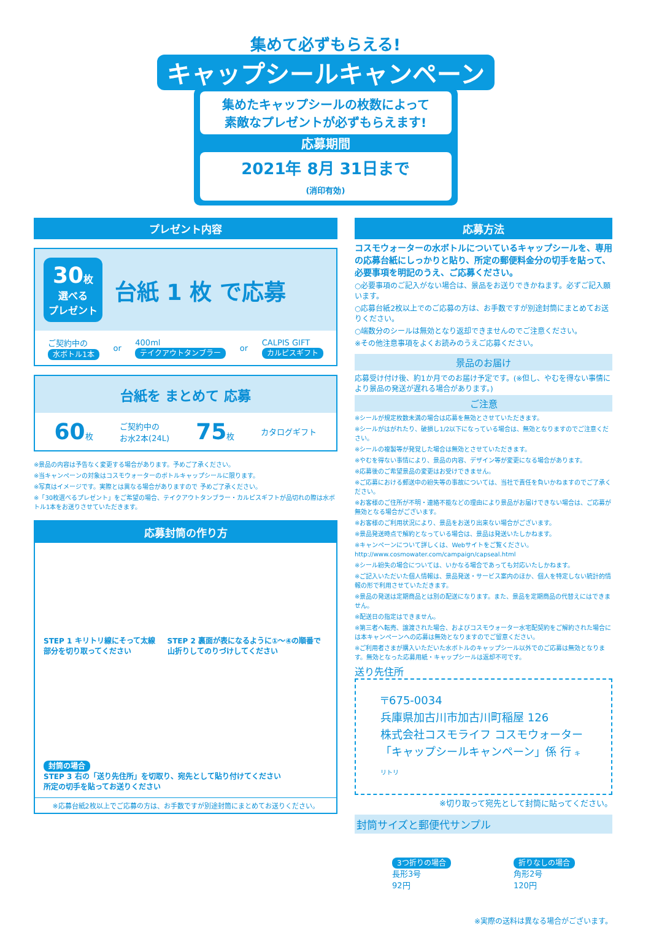集めて必ずもらえる!
キャップシールキャンペーン
集めたキャップシールの枚数によって
素敵なプレゼントが必ずもらえます!
応募期間
2021年 8月 31日まで
(消印有効)
プレゼント内容
30枚
選べる
プレゼント
台紙 1 枚 で応募
ご契約中の
水ボトル1本
or
400ml
テイクアウトタンブラー
or
CALPIS GIFT
カルピスギフト
台紙を まとめて 応募
60枚
ご契約中の
お水2本(24L)
75枚 カタログギフト
※景品の内容は予告なく変更する場合があります。予めご了承ください。
※当キャンペーンの対象はコスモウォーターのボトルキャップシールに限ります。
※写真はイメージです。実際とは異なる場合がありますので 予めご了承ください。
※「30枚選べるプレゼント」をご希望の場合、テイクアウトタンブラー・カルピスギフトが品切れの際は水ボトル1本をお送りさせていただきます。
応募封筒の作り方
STEP 1 キリトリ線にそって太線
部分を切り取ってください
STEP 2 裏面が表になるように①〜④の順番で
山折りしてのりづけしてください
封筒の場合
STEP 3 右の「送り先住所」を切取り、宛先として貼り付けてください
所定の切手を貼ってお送りください
※応募台紙2枚以上でご応募の方は、お手数ですが別途封筒にまとめてお送りください。
応募方法
コスモウォーターの水ボトルについているキャップシールを、専用の応募台紙にしっかりと貼り、所定の郵便料金分の切手を貼って、必要事項を明記のうえ、ご応募ください。
○必要事項のご記入がない場合は、景品をお送りできかねます。必ずご記入願います。
○応募台紙2枚以上でのご応募の方は、お手数ですが別途封筒にまとめてお送りください。
○端数分のシールは無効となり返却できませんのでご注意ください。
※その他注意事項をよくお読みのうえご応募ください。
景品のお届け
応募受け付け後、約1か月でのお届け予定です。(※但し、やむを得ない事情により景品の発送が遅れる場合があります。)
ご注意
※シールが規定枚数未満の場合は応募を無効とさせていただきます。
※シールがはがれたり、破損し1/2以下になっている場合は、無効となりますのでご注意ください。
※シールの複製等が発覚した場合は無効とさせていただきます。
※やむを得ない事情により、景品の内容、デザイン等が変更になる場合があります。
※応募後のご希望景品の変更はお受けできません。
※ご応募における郵送中の紛失等の事故については、当社で責任を負いかねますのでご了承ください。
※お客様のご住所が不明・連絡不能などの理由により景品がお届けできない場合は、ご応募が無効となる場合がございます。
※お客様のご利用状況により、景品をお送り出来ない場合がございます。
※景品発送時点で解約となっている場合は、景品は発送いたしかねます。
※キャンペーンについて詳しくは、Webサイトをご覧ください。
http://www.cosmowater.com/campaign/capseal.html
※シール紛失の場合については、いかなる場合であっても対応いたしかねます。
※ご記入いただいた個人情報は、景品発送・サービス案内のほか、個人を特定しない統計的情報の形で利用させていただきます。
※景品の発送は定期商品とは別の配送になります。また、景品を定期商品の代替えにはできません。
※配送日の指定はできません。
※第三者へ転売、譲渡された場合、およびコスモウォーター水宅配契約をご解約された場合には本キャンペーンへの応募は無効となりますのでご留意ください。
※ご利用者さまが購入いただいた水ボトルのキャップシール以外でのご応募は無効となります。無効となった応募用紙・キャップシールは返却不可です。
送り先住所
〒675-0034
兵庫県加古川市加古川町稲屋 126
株式会社コスモライフ コスモウォーター
「キャップシールキャンペーン」係 行 キリトリ
※切り取って宛先として封筒に貼ってください。
封筒サイズと郵便代サンプル
3つ折りの場合
長形3号
92円
折りなしの場合
角形2号
120円
※実際の送料は異なる場合がございます。